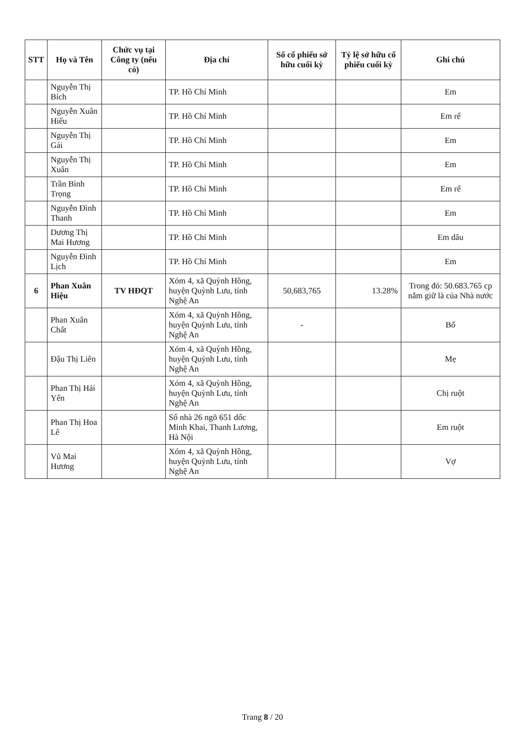| STT | Họ và Tên | Chức vụ tại Công ty (nếu có) | Địa chỉ | Số cổ phiếu sở hữu cuối kỳ | Tỷ lệ sở hữu cổ phiếu cuối kỳ | Ghi chú |
| --- | --- | --- | --- | --- | --- | --- |
| | Nguyễn Thị Bích | | TP. Hồ Chí Minh | | | Em |
| | Nguyễn Xuân Hiếu | | TP. Hồ Chí Minh | | | Em rể |
| | Nguyễn Thị Gái | | TP. Hồ Chí Minh | | | Em |
| | Nguyễn Thị Xuân | | TP. Hồ Chí Minh | | | Em |
| | Trần Bình Trọng | | TP. Hồ Chí Minh | | | Em rể |
| | Nguyễn Đình Thanh | | TP. Hồ Chí Minh | | | Em |
| | Dương Thị Mai Hương | | TP. Hồ Chí Minh | | | Em dâu |
| | Nguyễn Đình Lịch | | TP. Hồ Chí Minh | | | Em |
| 6 | Phan Xuân Hiệu | TV HĐQT | Xóm 4, xã Quỳnh Hồng, huyện Quỳnh Lưu, tỉnh Nghệ An | 50,683,765 | 13.28% | Trong đó: 50.683.765 cp nắm giữ là của Nhà nước |
| | Phan Xuân Chất | | Xóm 4, xã Quỳnh Hồng, huyện Quỳnh Lưu, tỉnh Nghệ An | - | | Bố |
| | Đậu Thị Liên | | Xóm 4, xã Quỳnh Hồng, huyện Quỳnh Lưu, tỉnh Nghệ An | | | Mẹ |
| | Phan Thị Hải Yến | | Xóm 4, xã Quỳnh Hồng, huyện Quỳnh Lưu, tỉnh Nghệ An | | | Chị ruột |
| | Phan Thị Hoa Lê | | Số nhà 26 ngõ 651 dốc Minh Khai, Thanh Lương, Hà Nội | | | Em ruột |
| | Vũ Mai Hương | | Xóm 4, xã Quỳnh Hồng, huyện Quỳnh Lưu, tỉnh Nghệ An | | | Vợ |
Trang 8 / 20